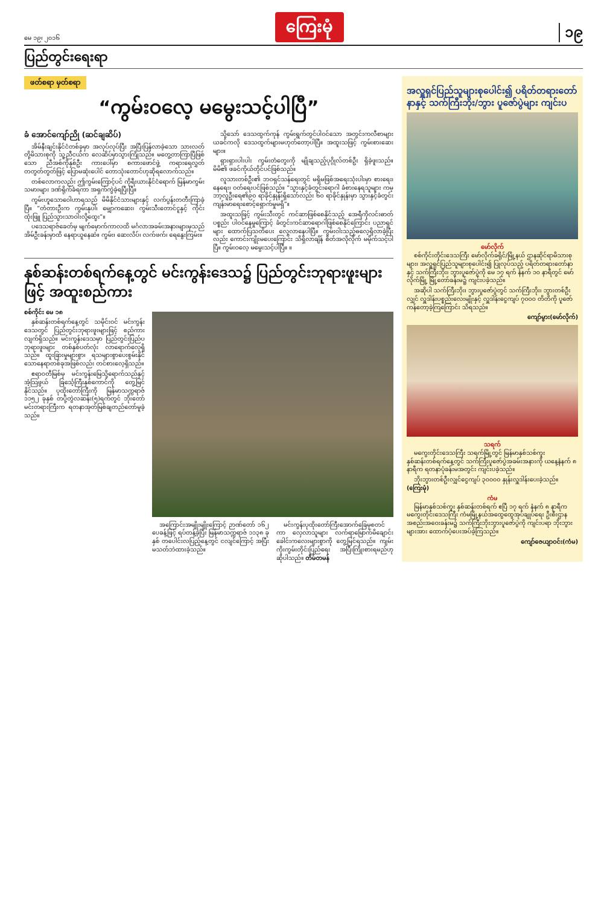မေ ၁၉၊ ၂၀၁၆
ကြေးမုံ
၁၉
ပြည်တွင်းရေးရာ
ဖတ်စရာ မှတ်စရာ
“ကွမ်းဝလေ့ မမွေးသင့်ပါပြီ”
ခံ အောင်ကျော်ညို (ဆင်ချဆိပ်)
အိမ်နီးချင်းနိုင်ငံတစ်ခုမှာ အလုပ်လုပ်ပြီး အပြီးပြန်လာခဲ့သော သားလတ်တို့မိသားစုကို သူ့ညီငယ်က လေဆိပ်မှာသွားကြိုသည်။ မတွေ့တာကြာပြီဖြစ်သော ညီအစ်ကိုနှစ်ဦး ကားပေါ်မှာ စကားဖောင်ဖွဲ့ ကရားရေလွှတ်တတွတ်တွတ်ဖြင့် ပြောမဆုံးပေါင် တောသုံးတောင်ဟုဆိုရလောက်သည်။
တစ်လောကလည်း ဤကွမ်းကြောင့်ပင် ကိုရီးယားနိုင်ငံရောက် မြန်မာကွမ်းသမားများ ဒဏ်ရိုက်ခံရကာ အရှက်ကွဲခဲ့ရပြီးပြီ။
ကွမ်းဟူသောဝေါဟာရသည် မိမိနိုင်ငံသားများနှင့် လက်ပွန်းတတီးကြာခဲ့ပြီ။ “တံတားဦးက ကွမ်းနုပါ၊ မျှောကဆေး၊ ကွမ်းသီးတောင်ငူနှင့် ကိုင်းထုံးဖြူ ပြည်သွားသာဝါးလို့ထွေး”။
ပဒေသရာဇ်ခေတ်မှ မျက်မှောက်ကာလထိ မင်္ဂလာအခမ်းအနားများမှသည် အိမ်ဦးခန်းမှာထိ နေရာယူနေဆဲ။ ကွမ်း၊ ဆေးလိပ်၊ လက်ဖက်၊ ရေနွေးကြမ်း။
သို့သော် ဒေသထွက်ကုန် ကွမ်းရွက်တွင်ပါဝင်သော အတွင်းကလီစာများ ယခင်ကလို ဒေသထွက်များမဟုတ်တော့ပါပြီ။ အထူးသဖြင့် ကွမ်းစားဆေးများ။
ရှားရှားပါးပါး ကွမ်းတံတွေးကို မျိုချသည့်ပုဂ္ဂိုလ်တစ်ဦး ရှိခဲ့ဖူးသည်။ မိမိ၏ ဖခင်ကိုယ်တိုင်ပင်ဖြစ်သည်။
လူသားတစ်ဦး၏ ဘဝရှင်သန်ရေးတွင် မရှိမဖြစ်အရေးသုံးပါးမှာ စားရေး၊ နေရေး၊ ဝတ်ရေးပင်ဖြစ်သည်။ “သွားနှင့်ခံတွင်းရောဂါ ခံစားနေရသူများ ကမ္ဘာ့လူဦးရေ၏၉၀ ရာခိုင်နှုန်းရှိသော်လည်း ၆၀ ရာခိုင်နှုန်းမှာ သွားနှင့်ခံတွင်းကျန်းမာရေးစောင့်ရှောက်မှုမရှိ”။
အထူးသဖြင့် ကွမ်းသီးတွင် ကင်ဆာဖြစ်စေနိုင်သည့် အေရီကိုလင်းဓာတ်ပစ္စည်း ပါဝင်နေမှုကြောင့် ခံတွင်းကင်ဆာရောဂါဖြစ်စေနိုင်ကြောင်း ပညာရှင်များ ထောက်ပြသတိပေး လှေ့လာနေပါပြီ။ ကွမ်းဝါးသည့်ဓလေ့ရှိလာခဲ့ပြီးလည်း ကောင်းကျိုးမပေးကြောင်း သိရှိလာချိန် စိတ်အလိုလိုက် မမိုက်သင့်ပါပြီ။ ကွမ်းဝလေ့ မမွေးသင့်ပါပြီ။ ။
နှစ်ဆန်းတစ်ရက်နေ့တွင် မင်းကွန်းဒေသ၌ ပြည်တွင်းဘုရားဖူးများဖြင့် အထူးစည်ကား
စစ်ကိုင်း မေ ၁၈
နှစ်ဆန်းတစ်ရက်နေ့တွင် သမိုင်းဝင် မင်းကွန်းဒေသတွင် ပြည်တွင်းဘုရားဖူးများဖြင့် စည်ကားလျက်ရှိသည်။ မင်းကွန်းဒေသမှာ ပြည်တွင်းပြည်ပ ဘုရားဖူးများ တစ်နှစ်ပတ်လုံး လာရောက်လေ့ရှိသည်။ ထူးခြားမှုများစွာ၊ ရသများစွာပေးစွမ်းနိုင်သောနေရာတစ်ခုအဖြစ်လည်း တင်စားလေ့ရှိသည်။
ဧရာဝတီမြစ်မှ မင်းကွန်းမြေသို့ရောက်သည်နှင့် အံ့သြဖွယ် ခြင်္သေ့ကြီးနှစ်ကောင်ကို တွေ့မြင်နိုင်သည်။ ပုထိုးတော်ကြီးကို မြန်မာသက္ကရာဇ် ၁၁၅၂ ခုနှစ် တပို့တွဲလဆန်း(၅)ရက်တွင် ဘိုးတော်မင်းတရားကြီးက ရတနာအုတ်မြစ်ချတည်တော်မူခဲ့သည်။
အကြောင်းအမျိုးမျိုးကြောင့် ဉာဏ်တော် ၁၆၂ ပေခန့်ဖြင့် ရပ်တန့်ခဲ့ပြီး မြန်မာသက္ကရာဇ် ၁၁၃၈ ခုနှစ် တပေါင်းလပြည့်နေ့တွင် ငလျင်ကြောင့် အပြီးမသတ်ဘဲထားခဲ့သည်။
မင်းကွန်းပုထိုးတော်ကြီးအောက်ခြေမှစတင်ကာ လှေလာသူများ လက်ရာမြောက်မိချောင်းခေါင်းကလေးများစွာကို တွေ့မြင်ရသည်။ ကျမ်းကိုးကွမ်းတိုင်းပြည်ရေး အပြီးကြိုးစားရမည်ဟု ဆိုပါသည်။ တိမ်တမန်
အလှူရှင်ပြည်သူများစုပေါင်း၍ ပရိတ်တရားတော်နာနှင့် သက်ကြီးဘိုး/ဘွား ပူဇော်ပွဲများ ကျင်းပ
မော်လိုက်
စစ်ကိုင်းတိုင်းဒေသကြီး မော်လိုက်ခရိုင်/မြို့နယ် ဌာနဆိုင်ရာမိသားစုများ၊ အလှူရှင်ပြည်သူများစုပေါင်း၍ ပြုလုပ်သည့် ပရိတ်တရားတော်နာနှင့် သက်ကြီးဘိုး၊ ဘွားပူဇော်ပွဲကို မေ ၁၇ ရက် နံနက် ၁၀ နာရီတွင် မော်လိုက်မြို့ မြို့တော်ခန်းမ၌ ကျင်းပခဲ့သည်။
အဆိုပါ သက်ကြီးဘိုး၊ ဘွားပူဇော်ပွဲတွင် သက်ကြီးဘိုး၊ ဘွားတစ်ဦးလျှင် လှူဒါန်းပစ္စည်းလေးမျိုးနှင့် လှူဒါန်းငွေကျပ် ၇၀၀၀ တိတိကို ပူဇော်ကန်တော့ခဲ့ကြကြောင်း သိရသည်။
ကျော်မွား(မော်လိုက်)
သရက်
မကွေးတိုင်းဒေသကြီး သရက်မြို့တွင် မြန်မာနှစ်သစ်ကူးနှစ်ဆန်းတစ်ရက်နေ့တွင် သက်ကြီးပူဇော်ပွဲအခမ်းအနားကို ယနေ့နံနက် ၈ နာရီက ရတနာပုံခန်းမအတွင်း ကျင်းပခဲ့သည်။
ဘိုးဘွားတစ်ဦးလျှင်ငွေကျပ် ၃၀၀၀၀ နှုန်းလှူဒါန်းပေးခဲ့သည်။ (ကြေးမုံ)
ကံမ
မြန်မာနှစ်သစ်ကူး နှစ်ဆန်းတစ်ရက် ဧပြီ ၁၇ ရက် နံနက် ၈ နာရီက မကွေးတိုင်းဒေသကြီး ကံမမြို့နယ်အထွေထွေအုပ်ချုပ်ရေး ဦးစီးဌာန အစည်းအဝေးခန်းမ၌ သက်ကြီးဘိုးဘွားပူဇော်ပွဲကို ကျင်းပရာ ဘိုးဘွားများအား ထောက်ပံ့ပေးအပ်ခဲ့ကြသည်။
ကျော်ဇေယျာဝင်း(ကံမ)